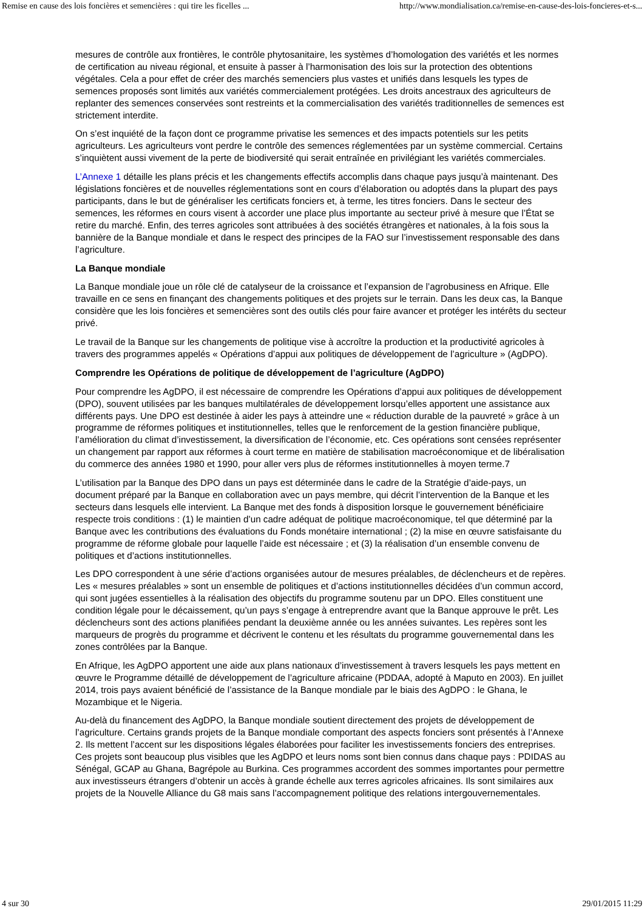Remise en cause des lois foncières et semencières : qui tire les ficelles ... http://www.mondialisation.ca/remise-en-cause-des-lois-foncieres-et-s...
mesures de contrôle aux frontières, le contrôle phytosanitaire, les systèmes d’homologation des variétés et les normes de certification au niveau régional, et ensuite à passer à l’harmonisation des lois sur la protection des obtentions végétales. Cela a pour effet de créer des marchés semenciers plus vastes et unifiés dans lesquels les types de semences proposés sont limités aux variétés commercialement protégées. Les droits ancestraux des agriculteurs de replanter des semences conservées sont restreints et la commercialisation des variétés traditionnelles de semences est strictement interdite.
On s’est inquiété de la façon dont ce programme privatise les semences et des impacts potentiels sur les petits agriculteurs. Les agriculteurs vont perdre le contrôle des semences réglementées par un système commercial. Certains s’inquiètent aussi vivement de la perte de biodiversité qui serait entraînée en privilégiant les variétés commerciales.
L’Annexe 1 détaille les plans précis et les changements effectifs accomplis dans chaque pays jusqu’à maintenant. Des législations foncières et de nouvelles réglementations sont en cours d’élaboration ou adoptés dans la plupart des pays participants, dans le but de généraliser les certificats fonciers et, à terme, les titres fonciers. Dans le secteur des semences, les réformes en cours visent à accorder une place plus importante au secteur privé à mesure que l’État se retire du marché. Enfin, des terres agricoles sont attribuées à des sociétés étrangères et nationales, à la fois sous la bannière de la Banque mondiale et dans le respect des principes de la FAO sur l’investissement responsable des dans l’agriculture.
La Banque mondiale
La Banque mondiale joue un rôle clé de catalyseur de la croissance et l’expansion de l’agrobusiness en Afrique. Elle travaille en ce sens en finançant des changements politiques et des projets sur le terrain. Dans les deux cas, la Banque considère que les lois foncières et semencières sont des outils clés pour faire avancer et protéger les intérêts du secteur privé.
Le travail de la Banque sur les changements de politique vise à accroître la production et la productivité agricoles à travers des programmes appelés « Opérations d’appui aux politiques de développement de l’agriculture » (AgDPO).
Comprendre les Opérations de politique de développement de l’agriculture (AgDPO)
Pour comprendre les AgDPO, il est nécessaire de comprendre les Opérations d’appui aux politiques de développement (DPO), souvent utilisées par les banques multilatérales de développement lorsqu’elles apportent une assistance aux différents pays. Une DPO est destinée à aider les pays à atteindre une « réduction durable de la pauvreté » grâce à un programme de réformes politiques et institutionnelles, telles que le renforcement de la gestion financière publique, l’amélioration du climat d’investissement, la diversification de l’économie, etc. Ces opérations sont censées représenter un changement par rapport aux réformes à court terme en matière de stabilisation macroéconomique et de libéralisation du commerce des années 1980 et 1990, pour aller vers plus de réformes institutionnelles à moyen terme.7
L’utilisation par la Banque des DPO dans un pays est déterminée dans le cadre de la Stratégie d’aide-pays, un document préparé par la Banque en collaboration avec un pays membre, qui décrit l’intervention de la Banque et les secteurs dans lesquels elle intervient. La Banque met des fonds à disposition lorsque le gouvernement bénéficiaire respecte trois conditions : (1) le maintien d’un cadre adéquat de politique macroéconomique, tel que déterminé par la Banque avec les contributions des évaluations du Fonds monétaire international ; (2) la mise en œuvre satisfaisante du programme de réforme globale pour laquelle l’aide est nécessaire ; et (3) la réalisation d’un ensemble convenu de politiques et d’actions institutionnelles.
Les DPO correspondent à une série d’actions organisées autour de mesures préalables, de déclencheurs et de repères. Les « mesures préalables » sont un ensemble de politiques et d’actions institutionnelles décidées d’un commun accord, qui sont jugées essentielles à la réalisation des objectifs du programme soutenu par un DPO. Elles constituent une condition légale pour le décaissement, qu’un pays s’engage à entreprendre avant que la Banque approuve le prêt. Les déclencheurs sont des actions planifiées pendant la deuxième année ou les années suivantes. Les repères sont les marqueurs de progrès du programme et décrivent le contenu et les résultats du programme gouvernemental dans les zones contrôlées par la Banque.
En Afrique, les AgDPO apportent une aide aux plans nationaux d’investissement à travers lesquels les pays mettent en œuvre le Programme détaillé de développement de l’agriculture africaine (PDDAA, adopté à Maputo en 2003). En juillet 2014, trois pays avaient bénéficié de l’assistance de la Banque mondiale par le biais des AgDPO : le Ghana, le Mozambique et le Nigeria.
Au-delà du financement des AgDPO, la Banque mondiale soutient directement des projets de développement de l’agriculture. Certains grands projets de la Banque mondiale comportant des aspects fonciers sont présentés à l’Annexe 2. Ils mettent l’accent sur les dispositions légales élaborées pour faciliter les investissements fonciers des entreprises. Ces projets sont beaucoup plus visibles que les AgDPO et leurs noms sont bien connus dans chaque pays : PDIDAS au Sénégal, GCAP au Ghana, Bagrépole au Burkina. Ces programmes accordent des sommes importantes pour permettre aux investisseurs étrangers d’obtenir un accès à grande échelle aux terres agricoles africaines. Ils sont similaires aux projets de la Nouvelle Alliance du G8 mais sans l’accompagnement politique des relations intergouvernementales.
4 sur 30 29/01/2015 11:29